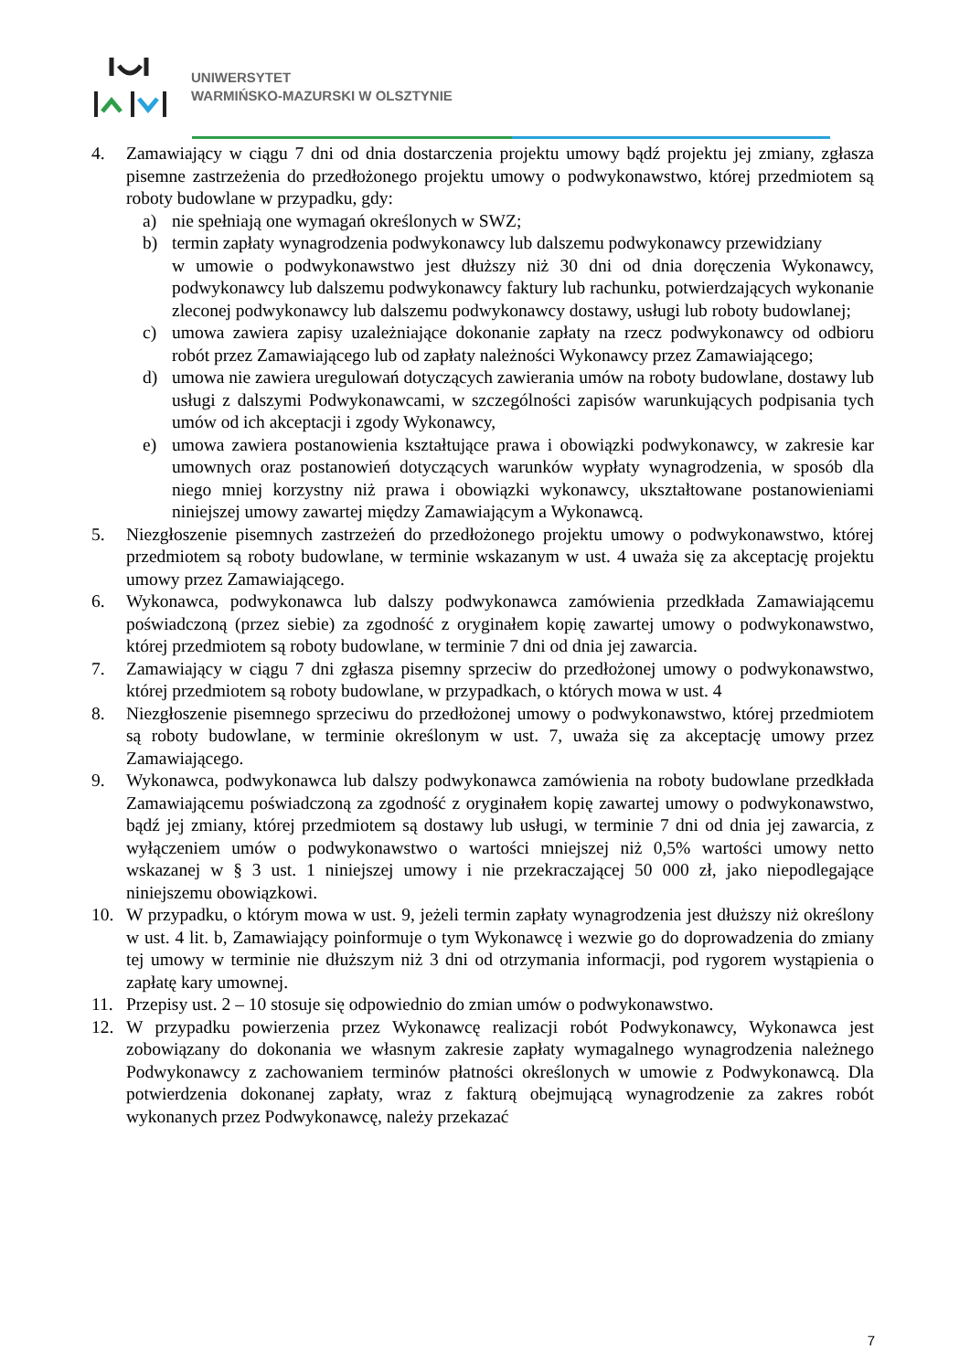UNIWERSYTET
WARMIŃSKO-MAZURSKI W OLSZTYNIE
4. Zamawiający w ciągu 7 dni od dnia dostarczenia projektu umowy bądź projektu jej zmiany, zgłasza pisemne zastrzeżenia do przedłożonego projektu umowy o podwykonawstwo, której przedmiotem są roboty budowlane w przypadku, gdy:
a) nie spełniają one wymagań określonych w SWZ;
b) termin zapłaty wynagrodzenia podwykonawcy lub dalszemu podwykonawcy przewidziany
w umowie o podwykonawstwo jest dłuższy niż 30 dni od dnia doręczenia Wykonawcy, podwykonawcy lub dalszemu podwykonawcy faktury lub rachunku, potwierdzających wykonanie zleconej podwykonawcy lub dalszemu podwykonawcy dostawy, usługi lub roboty budowlanej;
c) umowa zawiera zapisy uzależniające dokonanie zapłaty na rzecz podwykonawcy od odbioru robót przez Zamawiającego lub od zapłaty należności Wykonawcy przez Zamawiającego;
d) umowa nie zawiera uregulowań dotyczących zawierania umów na roboty budowlane, dostawy lub usługi z dalszymi Podwykonawcami, w szczególności zapisów warunkujących podpisania tych umów od ich akceptacji i zgody Wykonawcy,
e) umowa zawiera postanowienia kształtujące prawa i obowiązki podwykonawcy, w zakresie kar umownych oraz postanowień dotyczących warunków wypłaty wynagrodzenia, w sposób dla niego mniej korzystny niż prawa i obowiązki wykonawcy, ukształtowane postanowieniami niniejszej umowy zawartej między Zamawiającym a Wykonawcą.
5. Niezgłoszenie pisemnych zastrzeżeń do przedłożonego projektu umowy o podwykonawstwo, której przedmiotem są roboty budowlane, w terminie wskazanym w ust. 4 uważa się za akceptację projektu umowy przez Zamawiającego.
6. Wykonawca, podwykonawca lub dalszy podwykonawca zamówienia przedkłada Zamawiającemu poświadczoną (przez siebie) za zgodność z oryginałem kopię zawartej umowy o podwykonawstwo, której przedmiotem są roboty budowlane, w terminie 7 dni od dnia jej zawarcia.
7. Zamawiający w ciągu 7 dni zgłasza pisemny sprzeciw do przedłożonej umowy o podwykonawstwo, której przedmiotem są roboty budowlane, w przypadkach, o których mowa w ust. 4
8. Niezgłoszenie pisemnego sprzeciwu do przedłożonej umowy o podwykonawstwo, której przedmiotem są roboty budowlane, w terminie określonym w ust. 7, uważa się za akceptację umowy przez Zamawiającego.
9. Wykonawca, podwykonawca lub dalszy podwykonawca zamówienia na roboty budowlane przedkłada Zamawiającemu poświadczoną za zgodność z oryginałem kopię zawartej umowy o podwykonawstwo, bądź jej zmiany, której przedmiotem są dostawy lub usługi, w terminie 7 dni od dnia jej zawarcia, z wyłączeniem umów o podwykonawstwo o wartości mniejszej niż 0,5% wartości umowy netto wskazanej w § 3 ust. 1 niniejszej umowy i nie przekraczającej 50 000 zł, jako niepodlegające niniejszemu obowiązkowi.
10. W przypadku, o którym mowa w ust. 9, jeżeli termin zapłaty wynagrodzenia jest dłuższy niż określony w ust. 4 lit. b, Zamawiający poinformuje o tym Wykonawcę i wezwie go do doprowadzenia do zmiany tej umowy w terminie nie dłuższym niż 3 dni od otrzymania informacji, pod rygorem wystąpienia o zapłatę kary umownej.
11. Przepisy ust. 2 – 10 stosuje się odpowiednio do zmian umów o podwykonawstwo.
12. W przypadku powierzenia przez Wykonawcę realizacji robót Podwykonawcy, Wykonawca jest zobowiązany do dokonania we własnym zakresie zapłaty wymagalnego wynagrodzenia należnego Podwykonawcy z zachowaniem terminów płatności określonych w umowie z Podwykonawcą. Dla potwierdzenia dokonanej zapłaty, wraz z fakturą obejmującą wynagrodzenie za zakres robót wykonanych przez Podwykonawcę, należy przekazać
7